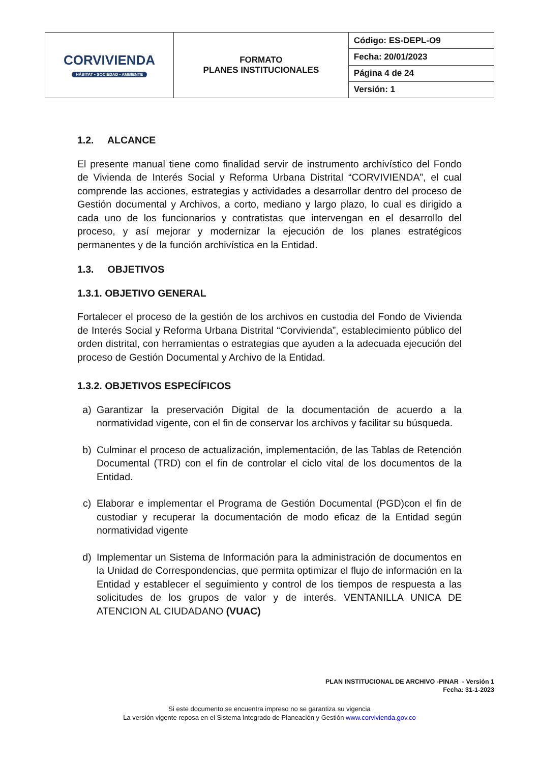| CORVIVIENDA HÁBITAT • SOCIEDAD • AMBIENTE | FORMATO PLANES INSTITUCIONALES | Código: ES-DEPL-O9 |
| | | Fecha: 20/01/2023 |
| | | Página 4 de 24 |
| | | Versión: 1 |
1.2. ALCANCE
El presente manual tiene como finalidad servir de instrumento archivístico del Fondo de Vivienda de Interés Social y Reforma Urbana Distrital “CORVIVIENDA”, el cual comprende las acciones, estrategias y actividades a desarrollar dentro del proceso de Gestión documental y Archivos, a corto, mediano y largo plazo, lo cual es dirigido a cada uno de los funcionarios y contratistas que intervengan en el desarrollo del proceso, y así mejorar y modernizar la ejecución de los planes estratégicos permanentes y de la función archivística en la Entidad.
1.3. OBJETIVOS
1.3.1. OBJETIVO GENERAL
Fortalecer el proceso de la gestión de los archivos en custodia del Fondo de Vivienda de Interés Social y Reforma Urbana Distrital “Corvivienda”, establecimiento público del orden distrital, con herramientas o estrategias que ayuden a la adecuada ejecución del proceso de Gestión Documental y Archivo de la Entidad.
1.3.2. OBJETIVOS ESPECÍFICOS
a) Garantizar la preservación Digital de la documentación de acuerdo a la normatividad vigente, con el fin de conservar los archivos y facilitar su búsqueda.
b) Culminar el proceso de actualización, implementación, de las Tablas de Retención Documental (TRD) con el fin de controlar el ciclo vital de los documentos de la Entidad.
c) Elaborar e implementar el Programa de Gestión Documental (PGD)con el fin de custodiar y recuperar la documentación de modo eficaz de la Entidad según normatividad vigente
d) Implementar un Sistema de Información para la administración de documentos en la Unidad de Correspondencias, que permita optimizar el flujo de información en la Entidad y establecer el seguimiento y control de los tiempos de respuesta a las solicitudes de los grupos de valor y de interés. VENTANILLA UNICA DE ATENCION AL CIUDADANO (VUAC)
PLAN INSTITUCIONAL DE ARCHIVO -PINAR - Versión 1
Fecha: 31-1-2023
Si este documento se encuentra impreso no se garantiza su vigencia
La versión vigente reposa en el Sistema Integrado de Planeación y Gestión www.corvivienda.gov.co